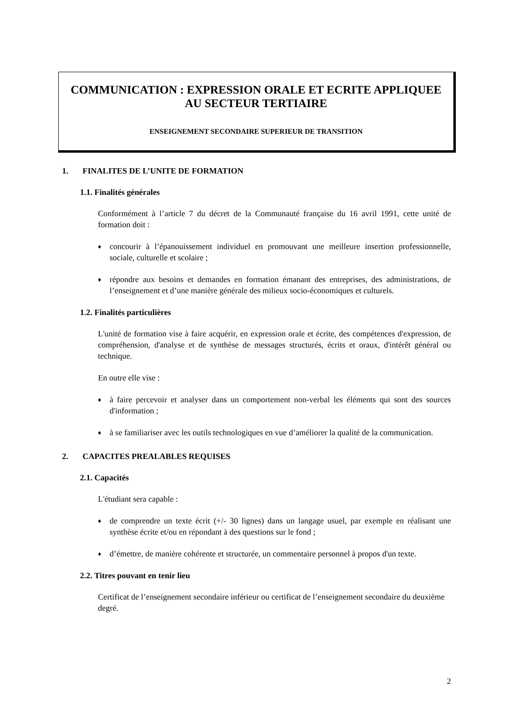COMMUNICATION : EXPRESSION ORALE ET ECRITE APPLIQUEE AU SECTEUR TERTIAIRE
ENSEIGNEMENT SECONDAIRE SUPERIEUR DE TRANSITION
1. FINALITES DE L’UNITE DE FORMATION
1.1. Finalités générales
Conformément à l’article 7 du décret de la Communauté française du 16 avril 1991, cette unité de formation doit :
♦
concourir à l’épanouissement individuel en promouvant une meilleure insertion professionnelle, sociale, culturelle et scolaire ;
♦
répondre aux besoins et demandes en formation émanant des entreprises, des administrations, de l’enseignement et d’une manière générale des milieux socio-économiques et culturels.
1.2. Finalités particulières
L'unité de formation vise à faire acquérir, en expression orale et écrite, des compétences d'expression, de compréhension, d'analyse et de synthèse de messages structurés, écrits et oraux, d'intérêt général ou technique.
En outre elle vise :
♦
à faire percevoir et analyser dans un comportement non-verbal les éléments qui sont des sources d'information ;
♦
à se familiariser avec les outils technologiques en vue d’améliorer la qualité de la communication.
2. CAPACITES PREALABLES REQUISES
2.1. Capacités
L'étudiant sera capable :
♦
de comprendre un texte écrit (+/- 30 lignes) dans un langage usuel, par exemple en réalisant une synthèse écrite et/ou en répondant à des questions sur le fond ;
♦
d’émettre, de manière cohérente et structurée, un commentaire personnel à propos d'un texte.
2.2. Titres pouvant en tenir lieu
Certificat de l’enseignement secondaire inférieur ou certificat de l’enseignement secondaire du deuxième degré.
2